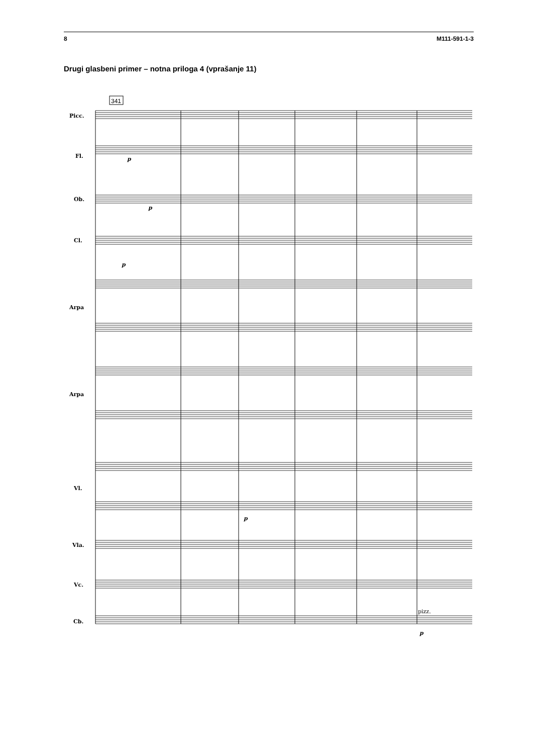8 M111-591-1-3
Drugi glasbeni primer – notna priloga 4 (vprašanje 11)
341
Picc.
Fl.
Ob.
Cl.
Arpa
Arpa
Vl.
Vla.
Vc.
Cb.
p
p
p
p
pizz.
p